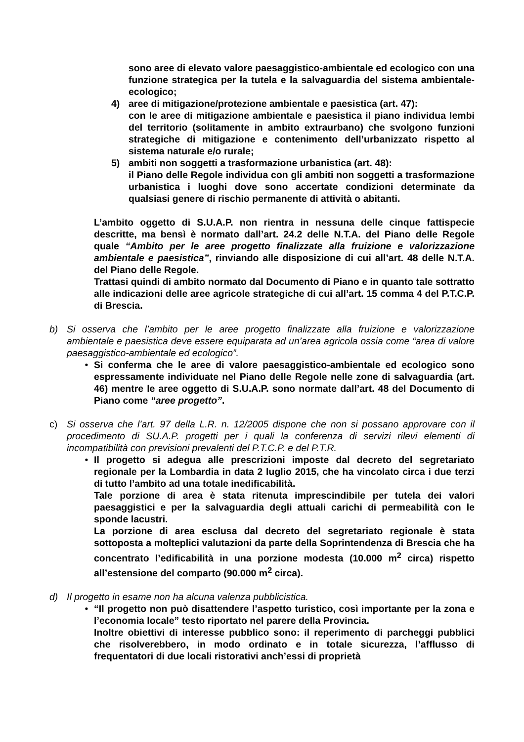sono aree di elevato valore paesaggistico-ambientale ed ecologico con una funzione strategica per la tutela e la salvaguardia del sistema ambientale-ecologico;
4) aree di mitigazione/protezione ambientale e paesistica (art. 47):
con le aree di mitigazione ambientale e paesistica il piano individua lembi del territorio (solitamente in ambito extraurbano) che svolgono funzioni strategiche di mitigazione e contenimento dell’urbanizzato rispetto al sistema naturale e/o rurale;
5) ambiti non soggetti a trasformazione urbanistica (art. 48):
il Piano delle Regole individua con gli ambiti non soggetti a trasformazione urbanistica i luoghi dove sono accertate condizioni determinate da qualsiasi genere di rischio permanente di attività o abitanti.
L’ambito oggetto di S.U.A.P. non rientra in nessuna delle cinque fattispecie descritte, ma bensì è normato dall’art. 24.2 delle N.T.A. del Piano delle Regole quale “Ambito per le aree progetto finalizzate alla fruizione e valorizzazione ambientale e paesistica”, rinviando alle disposizione di cui all’art. 48 delle N.T.A. del Piano delle Regole.
Trattasi quindi di ambito normato dal Documento di Piano e in quanto tale sottratto alle indicazioni delle aree agricole strategiche di cui all’art. 15 comma 4 del P.T.C.P. di Brescia.
b) Si osserva che l’ambito per le aree progetto finalizzate alla fruizione e valorizzazione ambientale e paesistica deve essere equiparata ad un’area agricola ossia come “area di valore paesaggistico-ambientale ed ecologico”.
• Si conferma che le aree di valore paesaggistico-ambientale ed ecologico sono espressamente individuate nel Piano delle Regole nelle zone di salvaguardia (art. 46) mentre le aree oggetto di S.U.A.P. sono normate dall’art. 48 del Documento di Piano come “aree progetto”.
c) Si osserva che l’art. 97 della L.R. n. 12/2005 dispone che non si possano approvare con il procedimento di SU.A.P. progetti per i quali la conferenza di servizi rilevi elementi di incompatibilità con previsioni prevalenti del P.T.C.P. e del P.T.R.
• Il progetto si adegua alle prescrizioni imposte dal decreto del segretariato regionale per la Lombardia in data 2 luglio 2015, che ha vincolato circa i due terzi di tutto l’ambito ad una totale inedificabilità.
Tale porzione di area è stata ritenuta imprescindibile per tutela dei valori paesaggistici e per la salvaguardia degli attuali carichi di permeabilità con le sponde lacustri.
La porzione di area esclusa dal decreto del segretariato regionale è stata sottoposta a molteplici valutazioni da parte della Soprintendenza di Brescia che ha concentrato l’edificabilità in una porzione modesta (10.000 m<sup>2</sup> circa) rispetto all’estensione del comparto (90.000 m<sup>2</sup> circa).
d) Il progetto in esame non ha alcuna valenza pubblicistica.
• “Il progetto non può disattendere l’aspetto turistico, così importante per la zona e l’economia locale” testo riportato nel parere della Provincia.
Inoltre obiettivi di interesse pubblico sono: il reperimento di parcheggi pubblici che risolverebbero, in modo ordinato e in totale sicurezza, l’afflusso di frequentatori di due locali ristorativi anch’essi di proprietà